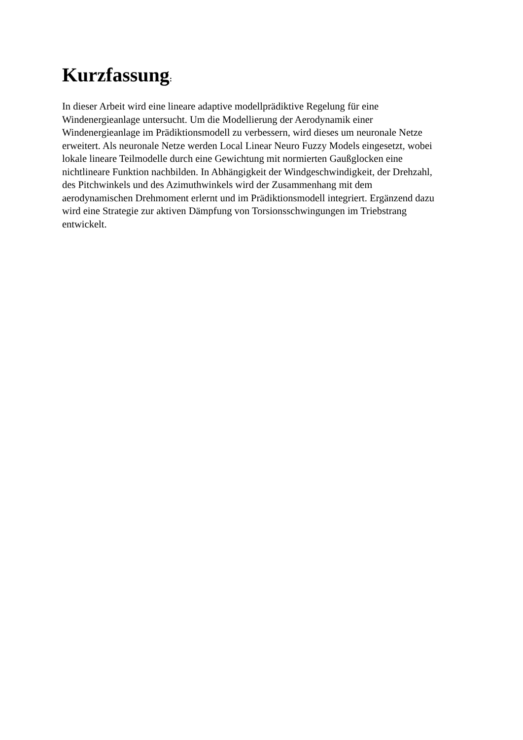Kurzfassung:
In dieser Arbeit wird eine lineare adaptive modellprädiktive Regelung für eine
Windenergieanlage untersucht. Um die Modellierung der Aerodynamik einer
Windenergieanlage im Prädiktionsmodell zu verbessern, wird dieses um neuronale Netze
erweitert. Als neuronale Netze werden Local Linear Neuro Fuzzy Models eingesetzt, wobei
lokale lineare Teilmodelle durch eine Gewichtung mit normierten Gaußglocken eine
nichtlineare Funktion nachbilden. In Abhängigkeit der Windgeschwindigkeit, der Drehzahl,
des Pitchwinkels und des Azimuthwinkels wird der Zusammenhang mit dem
aerodynamischen Drehmoment erlernt und im Prädiktionsmodell integriert. Ergänzend dazu
wird eine Strategie zur aktiven Dämpfung von Torsionsschwingungen im Triebstrang
entwickelt.